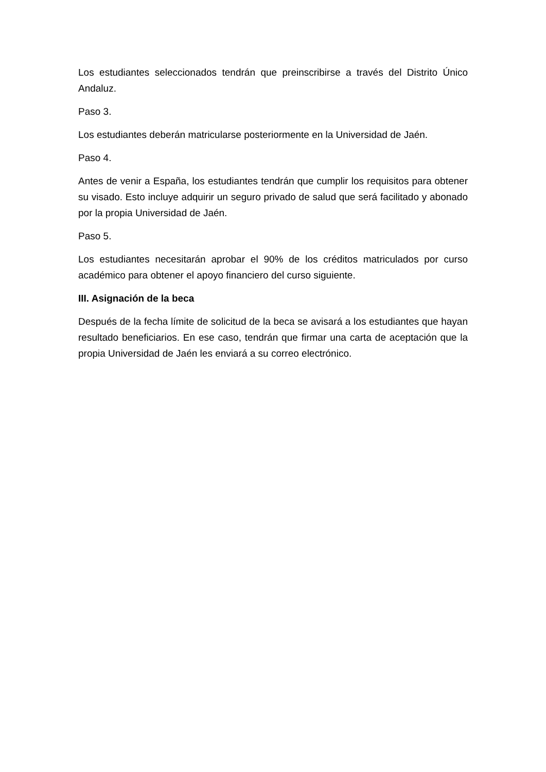Los estudiantes seleccionados tendrán que preinscribirse a través del Distrito Único Andaluz.
Paso 3.
Los estudiantes deberán matricularse posteriormente en la Universidad de Jaén.
Paso 4.
Antes de venir a España, los estudiantes tendrán que cumplir los requisitos para obtener su visado. Esto incluye adquirir un seguro privado de salud que será facilitado y abonado por la propia Universidad de Jaén.
Paso 5.
Los estudiantes necesitarán aprobar el 90% de los créditos matriculados por curso académico para obtener el apoyo financiero del curso siguiente.
III. Asignación de la beca
Después de la fecha límite de solicitud de la beca se avisará a los estudiantes que hayan resultado beneficiarios. En ese caso, tendrán que firmar una carta de aceptación que la propia Universidad de Jaén les enviará a su correo electrónico.